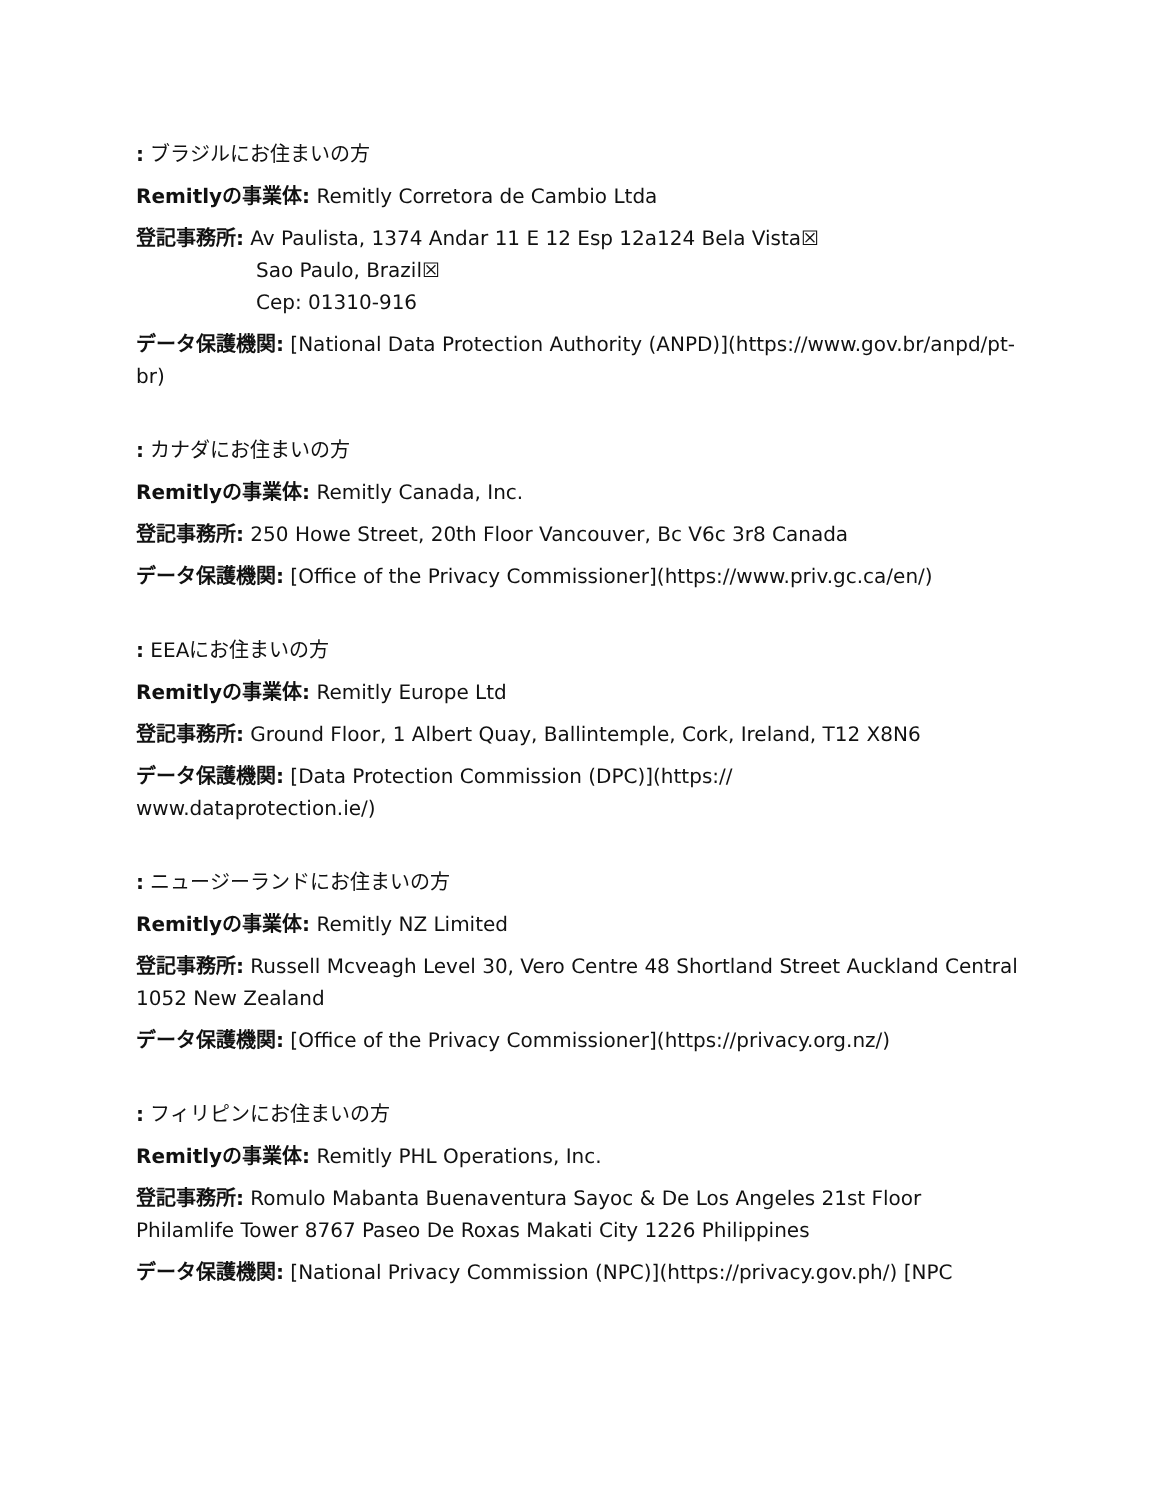: ブラジルにお住まいの方
Remitlyの事業体: Remitly Corretora de Cambio Ltda
登記事務所: Av Paulista, 1374 Andar 11 E 12 Esp 12a124 Bela Vista☒
Sao Paulo, Brazil☒
Cep: 01310-916
データ保護機関: [National Data Protection Authority (ANPD)](https://www.gov.br/anpd/pt-br)
: カナダにお住まいの方
Remitlyの事業体: Remitly Canada, Inc.
登記事務所: 250 Howe Street, 20th Floor Vancouver, Bc V6c 3r8 Canada
データ保護機関: [Office of the Privacy Commissioner](https://www.priv.gc.ca/en/)
: EEAにお住まいの方
Remitlyの事業体: Remitly Europe Ltd
登記事務所: Ground Floor, 1 Albert Quay, Ballintemple, Cork, Ireland, T12 X8N6
データ保護機関: [Data Protection Commission (DPC)](https://
www.dataprotection.ie/)
: ニュージーランドにお住まいの方
Remitlyの事業体: Remitly NZ Limited
登記事務所: Russell Mcveagh Level 30, Vero Centre 48 Shortland Street Auckland Central 1052 New Zealand
データ保護機関: [Office of the Privacy Commissioner](https://privacy.org.nz/)
: フィリピンにお住まいの方
Remitlyの事業体: Remitly PHL Operations, Inc.
登記事務所: Romulo Mabanta Buenaventura Sayoc & De Los Angeles 21st Floor Philamlife Tower 8767 Paseo De Roxas Makati City 1226 Philippines
データ保護機関: [National Privacy Commission (NPC)](https://privacy.gov.ph/) [NPC